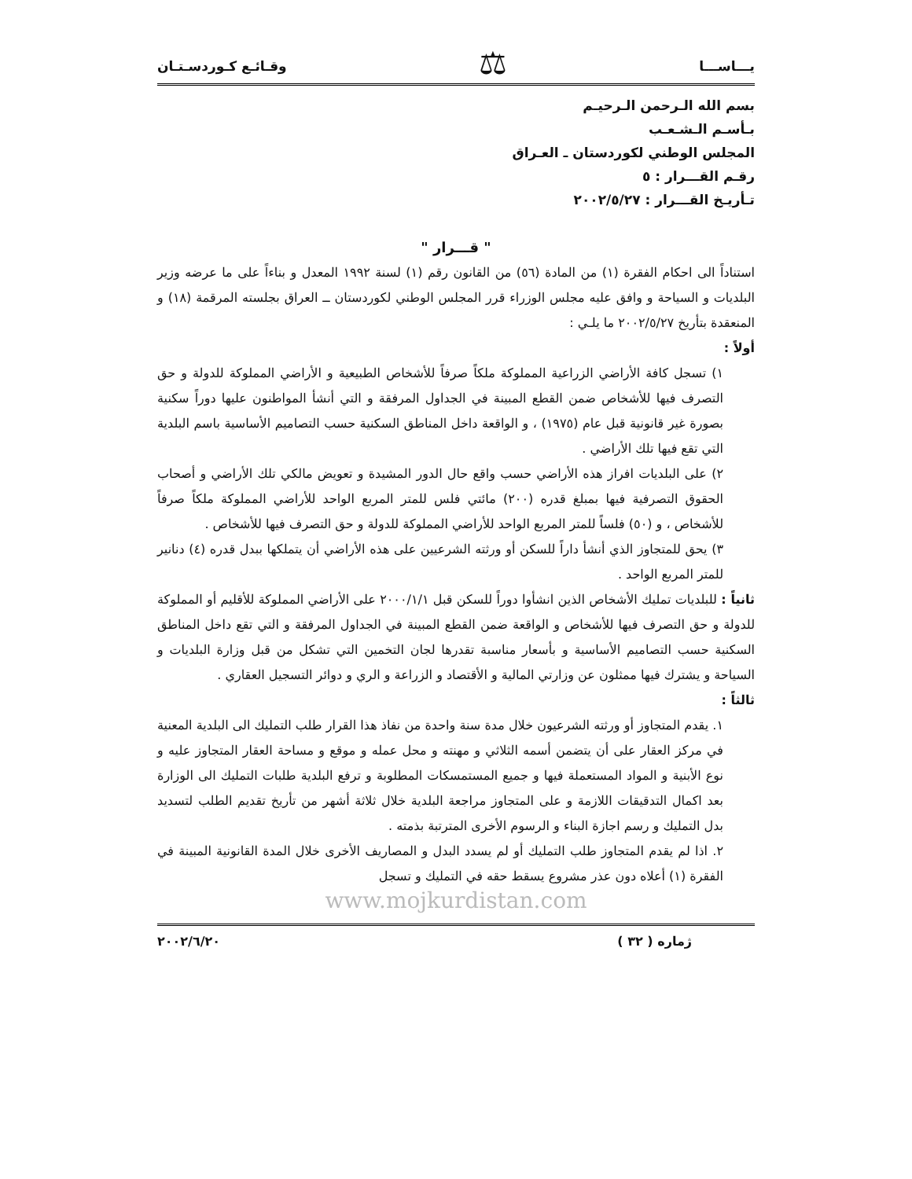يـــاســـا ⚖ وقـائـع كـوردسـتـان
بسم الله الـرحمن الـرحيـم
بـأسـم الـشـعـب
المجلس الوطني لكوردستان ـ العـراق
رقـم القـــرار : ٥
تـأريـخ القـــرار : ٢٠٠٢/٥/٢٧
" قـــرار "
استناداً الى احكام الفقرة (١) من المادة (٥٦) من القانون رقم (١) لسنة ١٩٩٢ المعدل و بناءاً على ما عرضه وزير البلديات و السياحة و وافق عليه مجلس الوزراء قرر المجلس الوطني لكوردستان ــ العراق بجلسته المرقمة (١٨) و المنعقدة بتأريخ ٢٠٠٢/٥/٢٧ ما يلـي :
أولاً :
١) تسجل كافة الأراضي الزراعية المملوكة ملكاً صرفاً للأشخاص الطبيعية و الأراضي المملوكة للدولة و حق التصرف فيها للأشخاص ضمن القطع المبينة في الجداول المرفقة و التي أنشأ المواطنون عليها دوراً سكنية بصورة غير قانونية قبل عام (١٩٧٥) ، و الواقعة داخل المناطق السكنية حسب التصاميم الأساسية باسم البلدية التي تقع فيها تلك الأراضي .
٢) على البلديات افراز هذه الأراضي حسب واقع حال الدور المشيدة و تعويض مالكي تلك الأراضي و أصحاب الحقوق التصرفية فيها بمبلغ قدره (٢٠٠) مائتي فلس للمتر المربع الواحد للأراضي المملوكة ملكاً صرفاً للأشخاص ، و (٥٠) فلساً للمتر المربع الواحد للأراضي المملوكة للدولة و حق التصرف فيها للأشخاص .
٣) يحق للمتجاوز الذي أنشأ داراً للسكن أو ورثته الشرعيين على هذه الأراضي أن يتملكها ببدل قدره (٤) دنانير للمتر المربع الواحد .
ثانياً : للبلديات تمليك الأشخاص الذين انشأوا دوراً للسكن قبل ٢٠٠٠/١/١ على الأراضي المملوكة للأقليم أو المملوكة للدولة و حق التصرف فيها للأشخاص و الواقعة ضمن القطع المبينة في الجداول المرفقة و التي تقع داخل المناطق السكنية حسب التصاميم الأساسية و بأسعار مناسبة تقدرها لجان التخمين التي تشكل من قبل وزارة البلديات و السياحة و يشترك فيها ممثلون عن وزارتي المالية و الأقتصاد و الزراعة و الري و دوائر التسجيل العقاري .
ثالثاً :
١. يقدم المتجاوز أو ورثته الشرعيون خلال مدة سنة واحدة من نفاذ هذا القرار طلب التمليك الى البلدية المعنية في مركز العقار على أن يتضمن أسمه الثلاثي و مهنته و محل عمله و موقع و مساحة العقار المتجاوز عليه و نوع الأبنية و المواد المستعملة فيها و جميع المستمسكات المطلوبة و ترفع البلدية طلبات التمليك الى الوزارة بعد اكمال التدقيقات اللازمة و على المتجاوز مراجعة البلدية خلال ثلاثة أشهر من تأريخ تقديم الطلب لتسديد بدل التمليك و رسم اجازة البناء و الرسوم الأخرى المترتبة بذمته .
٢. اذا لم يقدم المتجاوز طلب التمليك أو لم يسدد البدل و المصاريف الأخرى خلال المدة القانونية المبينة في الفقرة (١) أعلاه دون عذر مشروع يسقط حقه في التمليك و تسجل
www.mojkurdistan.com
ژماره ( ٣٢ ) ٢٠٠٢/٦/٢٠